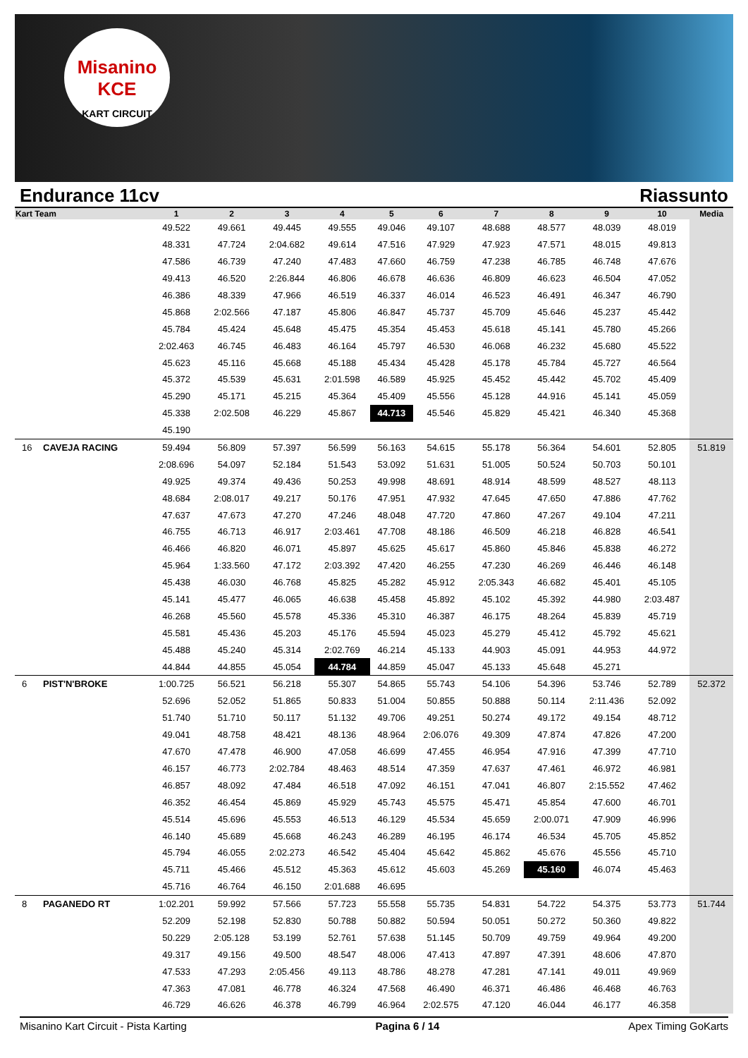Misanino
KCE
KART CIRCUIT
Endurance 11cv Riassunto
| Kart Team | | 1 | 2 | 3 | 4 | 5 | 6 | 7 | 8 | 9 | 10 | Media |
| --- | --- | --- | --- | --- | --- | --- | --- | --- | --- | --- | --- | --- |
| | | 49.522 | 49.661 | 49.445 | 49.555 | 49.046 | 49.107 | 48.688 | 48.577 | 48.039 | 48.019 | |
| | | 48.331 | 47.724 | 2:04.682 | 49.614 | 47.516 | 47.929 | 47.923 | 47.571 | 48.015 | 49.813 | |
| | | 47.586 | 46.739 | 47.240 | 47.483 | 47.660 | 46.759 | 47.238 | 46.785 | 46.748 | 47.676 | |
| | | 49.413 | 46.520 | 2:26.844 | 46.806 | 46.678 | 46.636 | 46.809 | 46.623 | 46.504 | 47.052 | |
| | | 46.386 | 48.339 | 47.966 | 46.519 | 46.337 | 46.014 | 46.523 | 46.491 | 46.347 | 46.790 | |
| | | 45.868 | 2:02.566 | 47.187 | 45.806 | 46.847 | 45.737 | 45.709 | 45.646 | 45.237 | 45.442 | |
| | | 45.784 | 45.424 | 45.648 | 45.475 | 45.354 | 45.453 | 45.618 | 45.141 | 45.780 | 45.266 | |
| | | 2:02.463 | 46.745 | 46.483 | 46.164 | 45.797 | 46.530 | 46.068 | 46.232 | 45.680 | 45.522 | |
| | | 45.623 | 45.116 | 45.668 | 45.188 | 45.434 | 45.428 | 45.178 | 45.784 | 45.727 | 46.564 | |
| | | 45.372 | 45.539 | 45.631 | 2:01.598 | 46.589 | 45.925 | 45.452 | 45.442 | 45.702 | 45.409 | |
| | | 45.290 | 45.171 | 45.215 | 45.364 | 45.409 | 45.556 | 45.128 | 44.916 | 45.141 | 45.059 | |
| | | 45.338 | 2:02.508 | 46.229 | 45.867 | 44.713 | 45.546 | 45.829 | 45.421 | 46.340 | 45.368 | |
| | | 45.190 | | | | | | | | | | |
| 16 | CAVEJA RACING | 59.494 | 56.809 | 57.397 | 56.599 | 56.163 | 54.615 | 55.178 | 56.364 | 54.601 | 52.805 | 51.819 |
| | | 2:08.696 | 54.097 | 52.184 | 51.543 | 53.092 | 51.631 | 51.005 | 50.524 | 50.703 | 50.101 | |
| | | 49.925 | 49.374 | 49.436 | 50.253 | 49.998 | 48.691 | 48.914 | 48.599 | 48.527 | 48.113 | |
| | | 48.684 | 2:08.017 | 49.217 | 50.176 | 47.951 | 47.932 | 47.645 | 47.650 | 47.886 | 47.762 | |
| | | 47.637 | 47.673 | 47.270 | 47.246 | 48.048 | 47.720 | 47.860 | 47.267 | 49.104 | 47.211 | |
| | | 46.755 | 46.713 | 46.917 | 2:03.461 | 47.708 | 48.186 | 46.509 | 46.218 | 46.828 | 46.541 | |
| | | 46.466 | 46.820 | 46.071 | 45.897 | 45.625 | 45.617 | 45.860 | 45.846 | 45.838 | 46.272 | |
| | | 45.964 | 1:33.560 | 47.172 | 2:03.392 | 47.420 | 46.255 | 47.230 | 46.269 | 46.446 | 46.148 | |
| | | 45.438 | 46.030 | 46.768 | 45.825 | 45.282 | 45.912 | 2:05.343 | 46.682 | 45.401 | 45.105 | |
| | | 45.141 | 45.477 | 46.065 | 46.638 | 45.458 | 45.892 | 45.102 | 45.392 | 44.980 | 2:03.487 | |
| | | 46.268 | 45.560 | 45.578 | 45.336 | 45.310 | 46.387 | 46.175 | 48.264 | 45.839 | 45.719 | |
| | | 45.581 | 45.436 | 45.203 | 45.176 | 45.594 | 45.023 | 45.279 | 45.412 | 45.792 | 45.621 | |
| | | 45.488 | 45.240 | 45.314 | 2:02.769 | 46.214 | 45.133 | 44.903 | 45.091 | 44.953 | 44.972 | |
| | | 44.844 | 44.855 | 45.054 | 44.784 | 44.859 | 45.047 | 45.133 | 45.648 | 45.271 | | |
| 6 | PIST'N'BROKE | 1:00.725 | 56.521 | 56.218 | 55.307 | 54.865 | 55.743 | 54.106 | 54.396 | 53.746 | 52.789 | 52.372 |
| | | 52.696 | 52.052 | 51.865 | 50.833 | 51.004 | 50.855 | 50.888 | 50.114 | 2:11.436 | 52.092 | |
| | | 51.740 | 51.710 | 50.117 | 51.132 | 49.706 | 49.251 | 50.274 | 49.172 | 49.154 | 48.712 | |
| | | 49.041 | 48.758 | 48.421 | 48.136 | 48.964 | 2:06.076 | 49.309 | 47.874 | 47.826 | 47.200 | |
| | | 47.670 | 47.478 | 46.900 | 47.058 | 46.699 | 47.455 | 46.954 | 47.916 | 47.399 | 47.710 | |
| | | 46.157 | 46.773 | 2:02.784 | 48.463 | 48.514 | 47.359 | 47.637 | 47.461 | 46.972 | 46.981 | |
| | | 46.857 | 48.092 | 47.484 | 46.518 | 47.092 | 46.151 | 47.041 | 46.807 | 2:15.552 | 47.462 | |
| | | 46.352 | 46.454 | 45.869 | 45.929 | 45.743 | 45.575 | 45.471 | 45.854 | 47.600 | 46.701 | |
| | | 45.514 | 45.696 | 45.553 | 46.513 | 46.129 | 45.534 | 45.659 | 2:00.071 | 47.909 | 46.996 | |
| | | 46.140 | 45.689 | 45.668 | 46.243 | 46.289 | 46.195 | 46.174 | 46.534 | 45.705 | 45.852 | |
| | | 45.794 | 46.055 | 2:02.273 | 46.542 | 45.404 | 45.642 | 45.862 | 45.676 | 45.556 | 45.710 | |
| | | 45.711 | 45.466 | 45.512 | 45.363 | 45.612 | 45.603 | 45.269 | 45.160 | 46.074 | 45.463 | |
| | | 45.716 | 46.764 | 46.150 | 2:01.688 | 46.695 | | | | | | |
| 8 | PAGANEDO RT | 1:02.201 | 59.992 | 57.566 | 57.723 | 55.558 | 55.735 | 54.831 | 54.722 | 54.375 | 53.773 | 51.744 |
| | | 52.209 | 52.198 | 52.830 | 50.788 | 50.882 | 50.594 | 50.051 | 50.272 | 50.360 | 49.822 | |
| | | 50.229 | 2:05.128 | 53.199 | 52.761 | 57.638 | 51.145 | 50.709 | 49.759 | 49.964 | 49.200 | |
| | | 49.317 | 49.156 | 49.500 | 48.547 | 48.006 | 47.413 | 47.897 | 47.391 | 48.606 | 47.870 | |
| | | 47.533 | 47.293 | 2:05.456 | 49.113 | 48.786 | 48.278 | 47.281 | 47.141 | 49.011 | 49.969 | |
| | | 47.363 | 47.081 | 46.778 | 46.324 | 47.568 | 46.490 | 46.371 | 46.486 | 46.468 | 46.763 | |
| | | 46.729 | 46.626 | 46.378 | 46.799 | 46.964 | 2:02.575 | 47.120 | 46.044 | 46.177 | 46.358 | |
Misanino Kart Circuit - Pista Karting Pagina 6 / 14 Apex Timing GoKarts